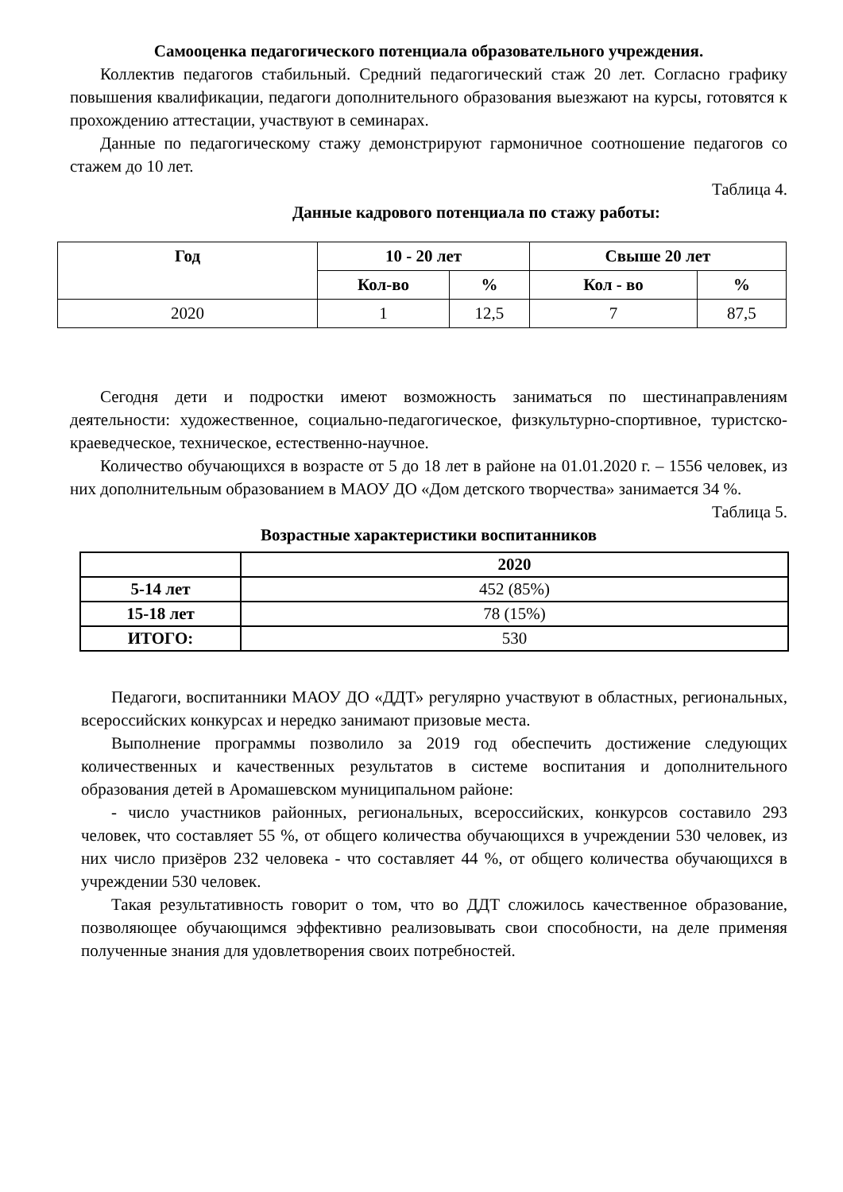Самооценка педагогического потенциала образовательного учреждения.
Коллектив педагогов стабильный. Средний педагогический стаж 20 лет. Согласно графику повышения квалификации, педагоги дополнительного образования выезжают на курсы, готовятся к прохождению аттестации, участвуют в семинарах.
Данные по педагогическому стажу демонстрируют гармоничное соотношение педагогов со стажем до 10 лет.
Таблица 4.
Данные кадрового потенциала по стажу работы:
| Год | 10 - 20 лет | | Свыше 20 лет | |
| --- | --- | --- | --- | --- |
| | Кол-во | % | Кол - во | % |
| 2020 | 1 | 12,5 | 7 | 87,5 |
Сегодня дети и подростки имеют возможность заниматься по шестинаправлениям деятельности: художественное, социально-педагогическое, физкультурно-спортивное, туристско-краеведческое, техническое, естественно-научное.
Количество обучающихся в возрасте от 5 до 18 лет в районе на 01.01.2020 г. – 1556 человек, из них дополнительным образованием в МАОУ ДО «Дом детского творчества» занимается 34 %.
Таблица 5.
Возрастные характеристики воспитанников
| | 2020 |
| --- | --- |
| 5-14 лет | 452 (85%) |
| 15-18 лет | 78 (15%) |
| ИТОГО: | 530 |
Педагоги, воспитанники МАОУ ДО «ДДТ» регулярно участвуют в областных, региональных, всероссийских конкурсах и нередко занимают призовые места.
Выполнение программы позволило за 2019 год обеспечить достижение следующих количественных и качественных результатов в системе воспитания и дополнительного образования детей в Аромашевском муниципальном районе:
- число участников районных, региональных, всероссийских, конкурсов составило 293 человек, что составляет 55 %, от общего количества обучающихся в учреждении 530 человек, из них число призёров 232 человека - что составляет 44 %, от общего количества обучающихся в учреждении 530 человек.
Такая результативность говорит о том, что во ДДТ сложилось качественное образование, позволяющее обучающимся эффективно реализовывать свои способности, на деле применяя полученные знания для удовлетворения своих потребностей.